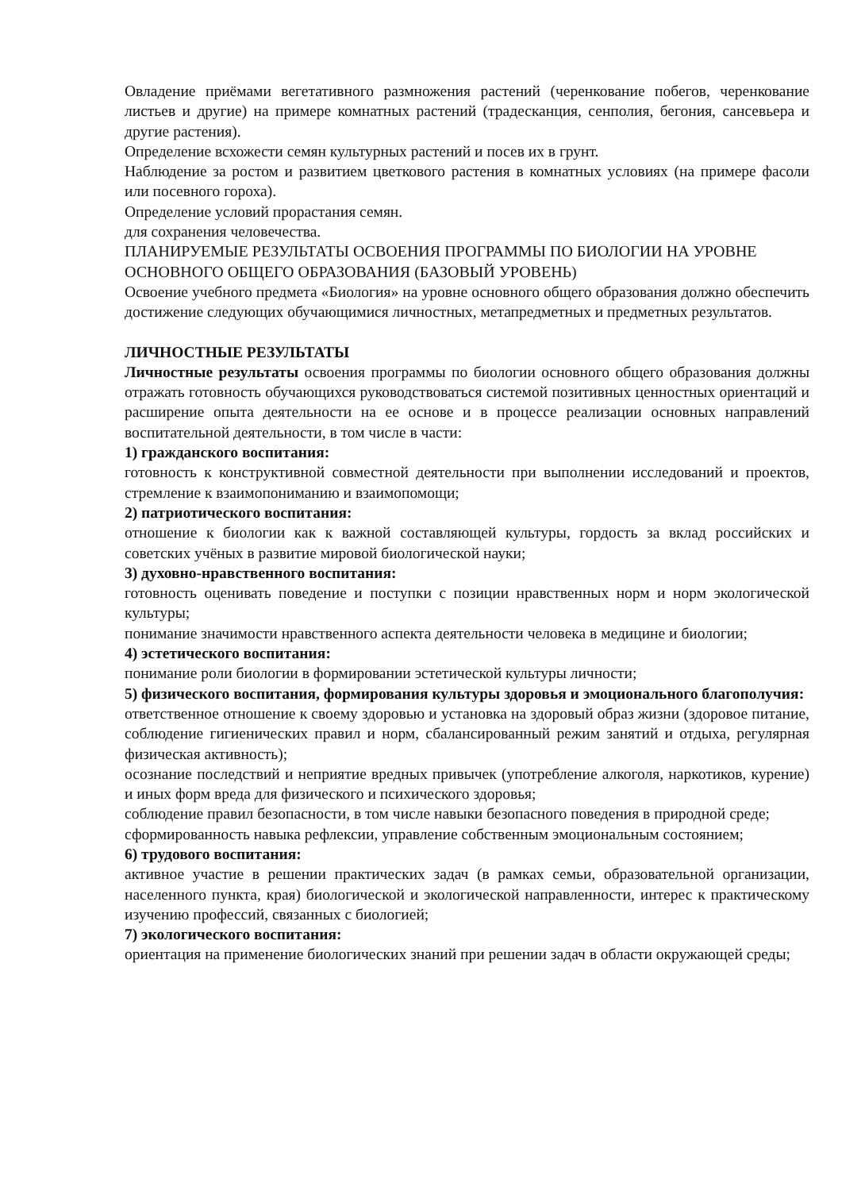Овладение приёмами вегетативного размножения растений (черенкование побегов, черенкование листьев и другие) на примере комнатных растений (традесканция, сенполия, бегония, сансевьера и другие растения).
Определение всхожести семян культурных растений и посев их в грунт.
Наблюдение за ростом и развитием цветкового растения в комнатных условиях (на примере фасоли или посевного гороха).
Определение условий прорастания семян.
для сохранения человечества.
ПЛАНИРУЕМЫЕ РЕЗУЛЬТАТЫ ОСВОЕНИЯ ПРОГРАММЫ ПО БИОЛОГИИ НА УРОВНЕ ОСНОВНОГО ОБЩЕГО ОБРАЗОВАНИЯ (БАЗОВЫЙ УРОВЕНЬ)
Освоение учебного предмета «Биология» на уровне основного общего образования должно обеспечить достижение следующих обучающимися личностных, метапредметных и предметных результатов.
ЛИЧНОСТНЫЕ РЕЗУЛЬТАТЫ
Личностные результаты освоения программы по биологии основного общего образования должны отражать готовность обучающихся руководствоваться системой позитивных ценностных ориентаций и расширение опыта деятельности на ее основе и в процессе реализации основных направлений воспитательной деятельности, в том числе в части:
1) гражданского воспитания:
готовность к конструктивной совместной деятельности при выполнении исследований и проектов, стремление к взаимопониманию и взаимопомощи;
2) патриотического воспитания:
отношение к биологии как к важной составляющей культуры, гордость за вклад российских и советских учёных в развитие мировой биологической науки;
3) духовно-нравственного воспитания:
готовность оценивать поведение и поступки с позиции нравственных норм и норм экологической культуры;
понимание значимости нравственного аспекта деятельности человека в медицине и биологии;
4) эстетического воспитания:
понимание роли биологии в формировании эстетической культуры личности;
5) физического воспитания, формирования культуры здоровья и эмоционального благополучия:
ответственное отношение к своему здоровью и установка на здоровый образ жизни (здоровое питание, соблюдение гигиенических правил и норм, сбалансированный режим занятий и отдыха, регулярная физическая активность);
осознание последствий и неприятие вредных привычек (употребление алкоголя, наркотиков, курение) и иных форм вреда для физического и психического здоровья;
соблюдение правил безопасности, в том числе навыки безопасного поведения в природной среде;
сформированность навыка рефлексии, управление собственным эмоциональным состоянием;
6) трудового воспитания:
активное участие в решении практических задач (в рамках семьи, образовательной организации, населенного пункта, края) биологической и экологической направленности, интерес к практическому изучению профессий, связанных с биологией;
7) экологического воспитания:
ориентация на применение биологических знаний при решении задач в области окружающей среды;